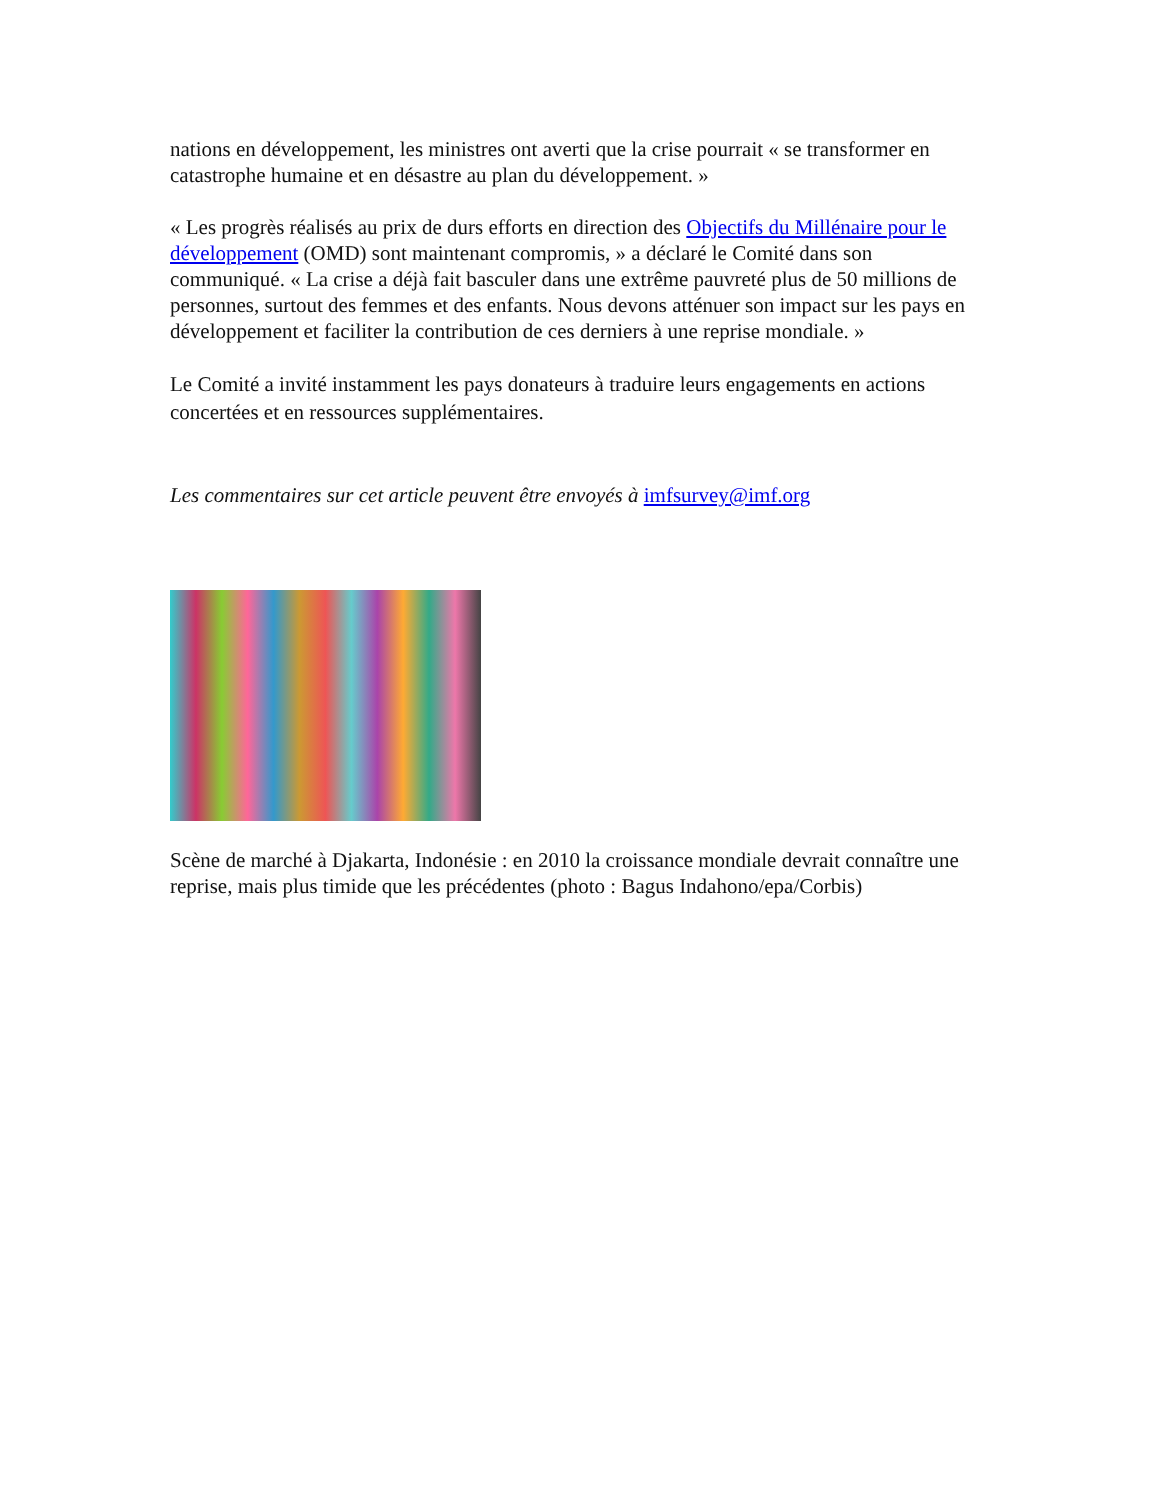nations en développement, les ministres ont averti que la crise pourrait « se transformer en catastrophe humaine et en désastre au plan du développement. »
« Les progrès réalisés au prix de durs efforts en direction des Objectifs du Millénaire pour le développement (OMD) sont maintenant compromis, » a déclaré le Comité dans son communiqué. « La crise a déjà fait basculer dans une extrême pauvreté plus de 50 millions de personnes, surtout des femmes et des enfants. Nous devons atténuer son impact sur les pays en développement et faciliter la contribution de ces derniers à une reprise mondiale. »
Le Comité a invité instamment les pays donateurs à traduire leurs engagements en actions concertées et en ressources supplémentaires.
Les commentaires sur cet article peuvent être envoyés à imfsurvey@imf.org
Scène de marché à Djakarta, Indonésie : en 2010 la croissance mondiale devrait connaître une reprise, mais plus timide que les précédentes (photo : Bagus Indahono/epa/Corbis)